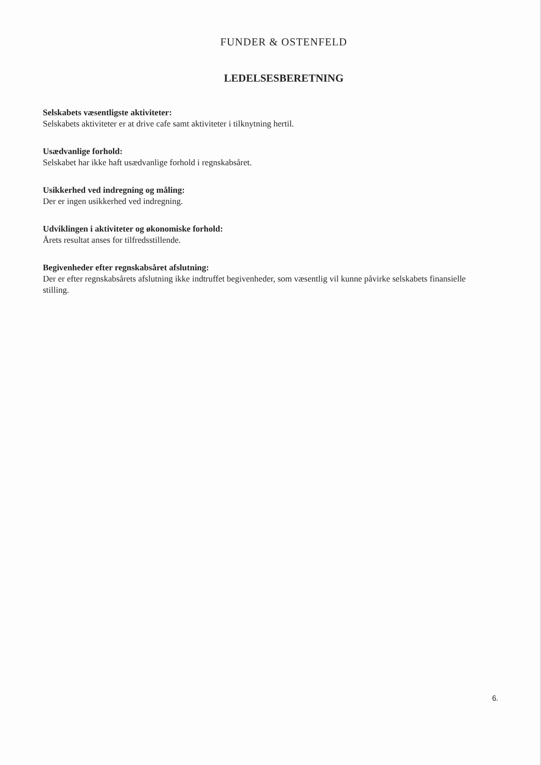FUNDER & OSTENFELD
LEDELSESBERETNING
Selskabets væsentligste aktiviteter:
Selskabets aktiviteter er at drive cafe samt aktiviteter i tilknytning hertil.
Usædvanlige forhold:
Selskabet har ikke haft usædvanlige forhold i regnskabsåret.
Usikkerhed ved indregning og måling:
Der er ingen usikkerhed ved indregning.
Udviklingen i aktiviteter og økonomiske forhold:
Årets resultat anses for tilfredsstillende.
Begivenheder efter regnskabsåret afslutning:
Der er efter regnskabsårets afslutning ikke indtruffet begivenheder, som væsentlig vil kunne påvirke selskabets finansielle stilling.
6.